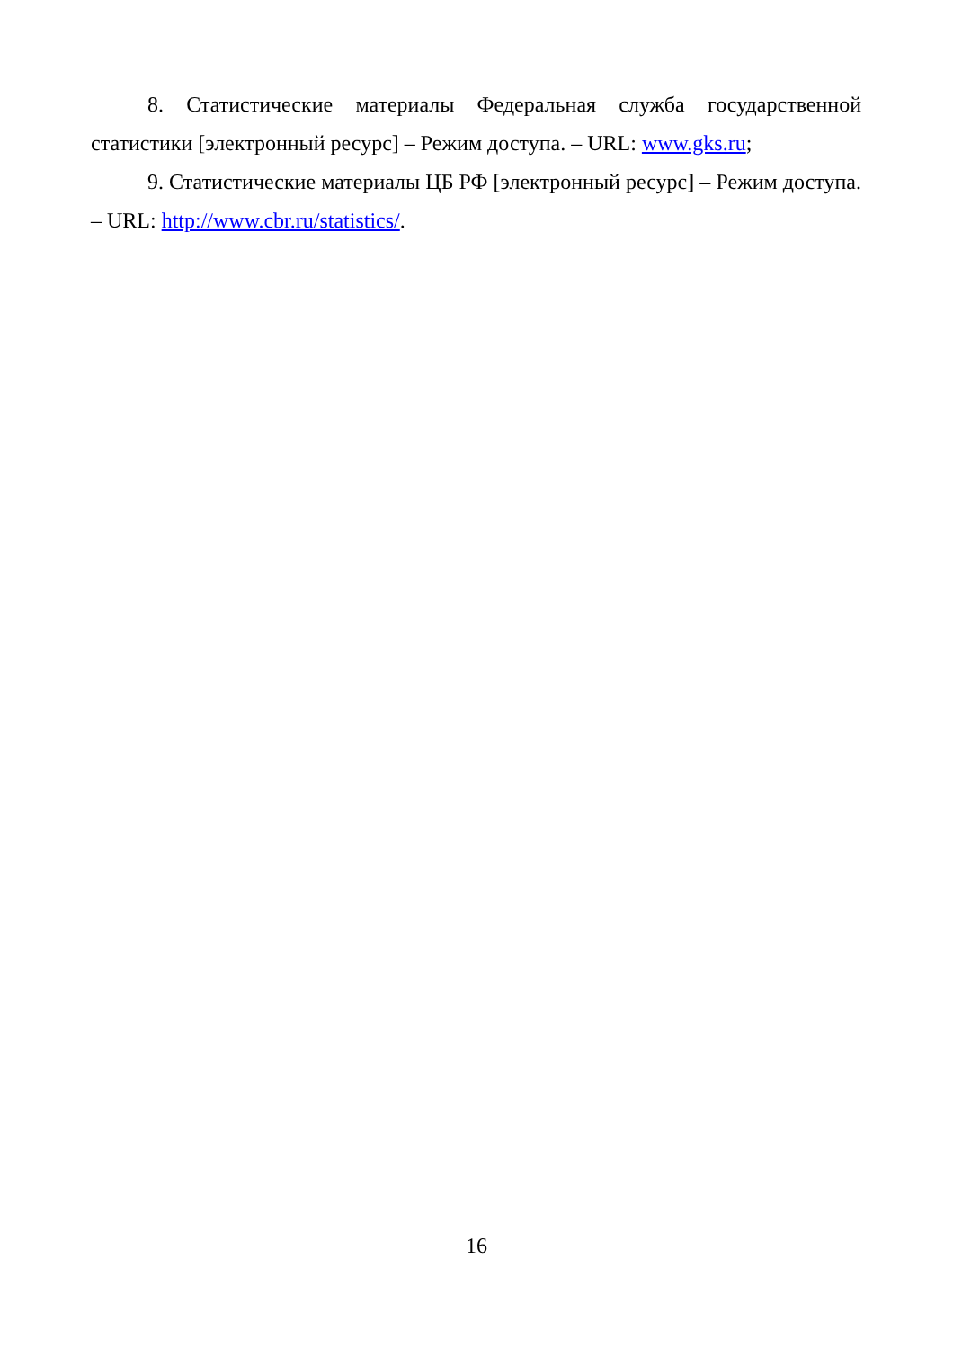8. Статистические материалы Федеральная служба государственной статистики [электронный ресурс] – Режим доступа. – URL: www.gks.ru;
9. Статистические материалы ЦБ РФ [электронный ресурс] – Режим доступа. – URL: http://www.cbr.ru/statistics/.
16